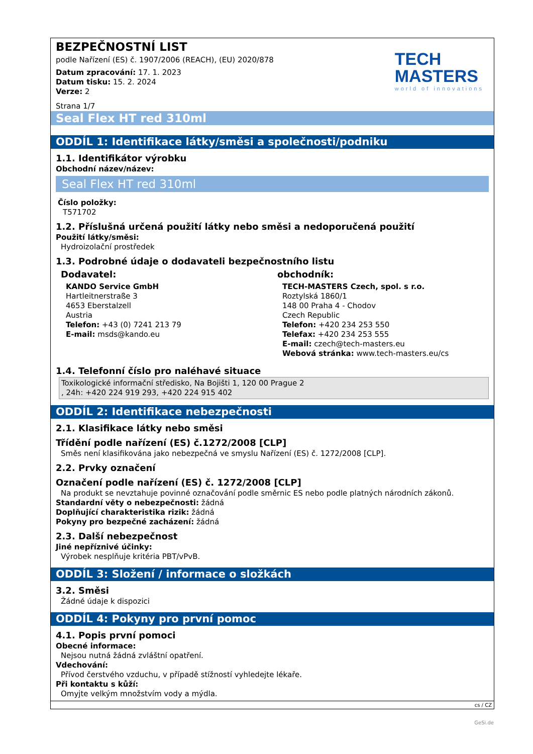TECH
MASTERS
world of innovations
BEZPEČNOSTNÍ LIST
podle Nařízení (ES) č. 1907/2006 (REACH), (EU) 2020/878
Datum zpracování: 17. 1. 2023
Datum tisku: 15. 2. 2024
Verze: 2
Strana 1/7
Seal Flex HT red 310ml
ODDÍL 1: Identifikace látky/směsi a společnosti/podniku
1.1. Identifikátor výrobku
Obchodní název/název:
Seal Flex HT red 310ml
Číslo položky:
T571702
1.2. Příslušná určená použití látky nebo směsi a nedoporučená použití
Použití látky/směsi:
Hydroizolační prostředek
1.3. Podrobné údaje o dodavateli bezpečnostního listu
Dodavatel:
KANDO Service GmbH
Hartleitnerstraße 3
4653 Eberstalzell
Austria
Telefon: +43 (0) 7241 213 79
E-mail: msds@kando.eu
obchodník:
TECH-MASTERS Czech, spol. s r.o.
Roztylská 1860/1
148 00 Praha 4 - Chodov
Czech Republic
Telefon: +420 234 253 550
Telefax: +420 234 253 555
E-mail: czech@tech-masters.eu
Webová stránka: www.tech-masters.eu/cs
1.4. Telefonní číslo pro naléhavé situace
Toxikologické informační středisko, Na Bojišti 1, 120 00 Prague 2
, 24h: +420 224 919 293, +420 224 915 402
ODDÍL 2: Identifikace nebezpečnosti
2.1. Klasifikace látky nebo směsi
Třídění podle nařízení (ES) č.1272/2008 [CLP]
Směs není klasifikována jako nebezpečná ve smyslu Nařízení (ES) č. 1272/2008 [CLP].
2.2. Prvky označení
Označení podle nařízení (ES) č. 1272/2008 [CLP]
Na produkt se nevztahuje povinné označování podle směrnic ES nebo podle platných národních zákonů.
Standardní věty o nebezpečnosti: žádná
Doplňující charakteristika rizik: žádná
Pokyny pro bezpečné zacházení: žádná
2.3. Další nebezpečnost
Jiné nepříznivé účinky:
Výrobek nesplňuje kritéria PBT/vPvB.
ODDÍL 3: Složení / informace o složkách
3.2. Směsi
Žádné údaje k dispozici
ODDÍL 4: Pokyny pro první pomoc
4.1. Popis první pomoci
Obecné informace:
Nejsou nutná žádná zvláštní opatření.
Vdechování:
Přívod čerstvého vzduchu, v případě stížností vyhledejte lékaře.
Při kontaktu s kůží:
Omyjte velkým množstvím vody a mýdla.
cs / CZ
GeSi.de